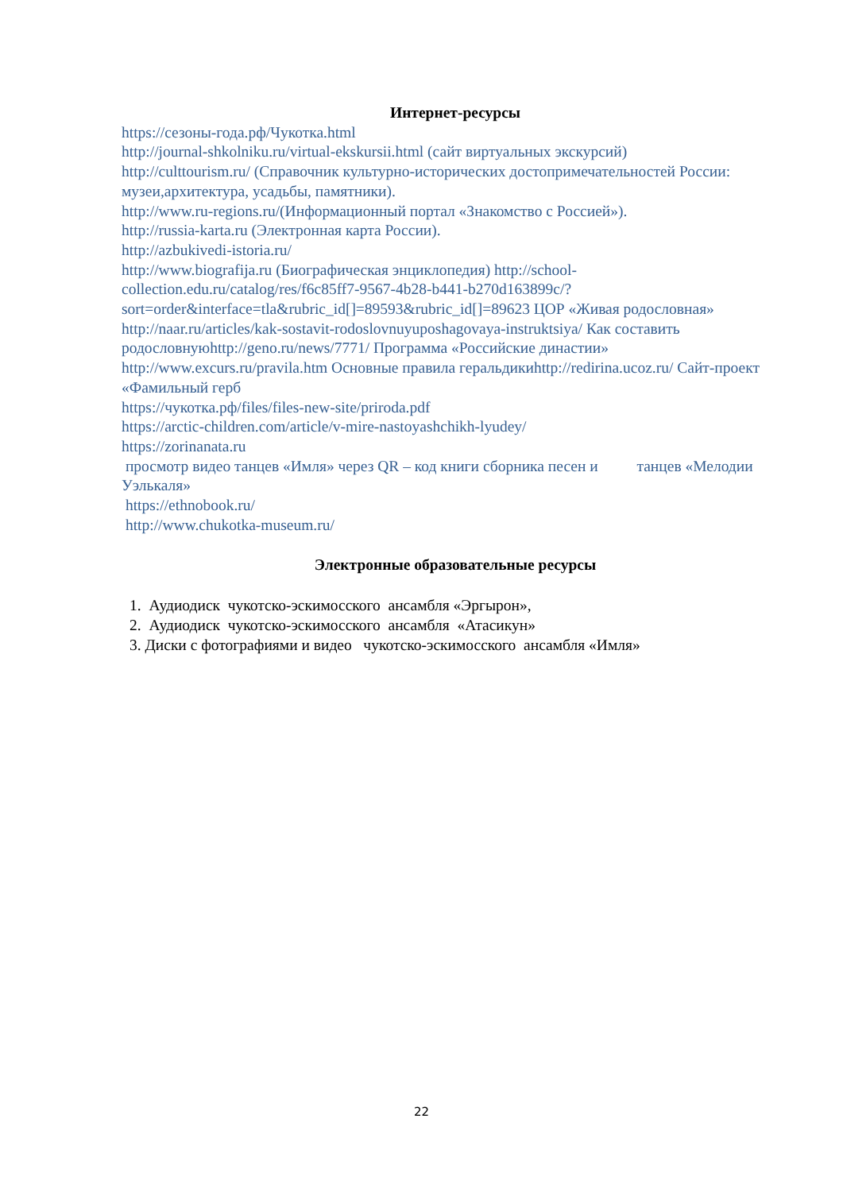Интернет-ресурсы
https://сезоны-года.рф/Чукотка.html
http://journal-shkolniku.ru/virtual-ekskursii.html (сайт виртуальных экскурсий)
http://culttourism.ru/ (Справочник культурно-исторических достопримечательностей России: музеи,архитектура, усадьбы, памятники).
http://www.ru-regions.ru/(Информационный портал «Знакомство с Россией»).
http://russia-karta.ru (Электронная карта России).
http://azbukivedi-istoria.ru/
http://www.biografija.ru (Биографическая энциклопедия) http://school-collection.edu.ru/catalog/res/f6c85ff7-9567-4b28-b441-b270d163899c/?sort=order&interface=tla&rubric_id[]=89593&rubric_id[]=89623 ЦОР «Живая родословная»
http://naar.ru/articles/kak-sostavit-rodoslovnuyuposhagovaya-instruktsiya/ Как составить родословнуюhttp://geno.ru/news/7771/ Программа «Российские династии»
http://www.excurs.ru/pravila.htm Основные правила геральдикиhttp://redirina.ucoz.ru/ Сайт-проект «Фамильный герб
https://чукотка.рф/files/files-new-site/priroda.pdf
https://arctic-children.com/article/v-mire-nastoyashchikh-lyudey/
https://zorinanata.ru
просмотр видео танцев «Имля» через QR – код книги сборника песен и танцев «Мелодии Уэлькаля»
https://ethnobook.ru/
http://www.chukotka-museum.ru/
Электронные образовательные ресурсы
1. Аудиодиск чукотско-эскимосского ансамбля «Эргырон»,
2. Аудиодиск чукотско-эскимосского ансамбля «Атасикун»
3. Диски с фотографиями и видео чукотско-эскимосского ансамбля «Имля»
22